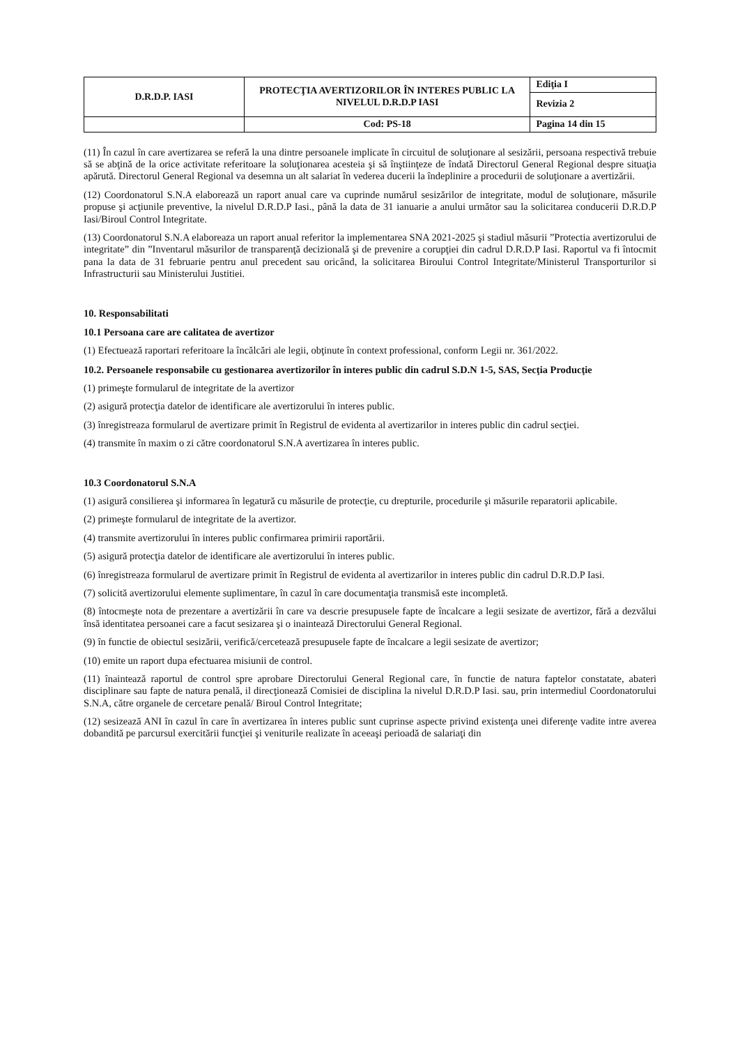| D.R.D.P. IASI | PROTECŢIA AVERTIZORILOR ÎN INTERES PUBLIC LA NIVELUL D.R.D.P IASI | Ediţia I |
| | | Revizia 2 |
| | Cod: PS-18 | Pagina 14 din 15 |
(11) În cazul în care avertizarea se referă la una dintre persoanele implicate în circuitul de soluţionare al sesizării, persoana respectivă trebuie să se abţină de la orice activitate referitoare la soluţionarea acesteia şi să înştiinţeze de îndată Directorul General Regional despre situaţia apărută. Directorul General Regional va desemna un alt salariat în vederea ducerii la îndeplinire a procedurii de soluţionare a avertizării.
(12) Coordonatorul S.N.A elaborează un raport anual care va cuprinde numărul sesizărilor de integritate, modul de soluţionare, măsurile propuse şi acţiunile preventive, la nivelul D.R.D.P Iasi., până la data de 31 ianuarie a anului următor sau la solicitarea conducerii D.R.D.P Iasi/Biroul Control Integritate.
(13) Coordonatorul S.N.A elaboreaza un raport anual referitor la implementarea SNA 2021-2025 şi stadiul măsurii ”Protectia avertizorului de integritate” din ”Inventarul măsurilor de transparenţă decizională şi de prevenire a corupţiei din cadrul D.R.D.P Iasi. Raportul va fi întocmit pana la data de 31 februarie pentru anul precedent sau oricând, la solicitarea Biroului Control Integritate/Ministerul Transporturilor si Infrastructurii sau Ministerului Justitiei.
10. Responsabilitati
10.1 Persoana care are calitatea de avertizor
(1) Efectuează raportari referitoare la încălcări ale legii, obţinute în context professional, conform Legii nr. 361/2022.
10.2. Persoanele responsabile cu gestionarea avertizorilor în interes public din cadrul S.D.N 1-5, SAS, Secţia Producţie
(1) primeşte formularul de integritate de la avertizor
(2) asigură protecţia datelor de identificare ale avertizorului în interes public.
(3) înregistreaza formularul de avertizare primit în Registrul de evidenta al avertizarilor in interes public din cadrul secţiei.
(4) transmite în maxim o zi către coordonatorul S.N.A avertizarea în interes public.
10.3 Coordonatorul S.N.A
(1) asigură consilierea şi informarea în legatură cu măsurile de protecţie, cu drepturile, procedurile şi măsurile reparatorii aplicabile.
(2) primeşte formularul de integritate de la avertizor.
(4) transmite avertizorului în interes public confirmarea primirii raportării.
(5) asigură protecţia datelor de identificare ale avertizorului în interes public.
(6) înregistreaza formularul de avertizare primit în Registrul de evidenta al avertizarilor in interes public din cadrul D.R.D.P Iasi.
(7) solicită avertizorului elemente suplimentare, în cazul în care documentaţia transmisă este incompletă.
(8) întocmeşte nota de prezentare a avertizării în care va descrie presupusele fapte de încalcare a legii sesizate de avertizor, fără a dezvălui însă identitatea persoanei care a facut sesizarea şi o inaintează Directorului General Regional.
(9) în functie de obiectul sesizării, verifică/cercetează presupusele fapte de încalcare a legii sesizate de avertizor;
(10) emite un raport dupa efectuarea misiunii de control.
(11) înaintează raportul de control spre aprobare Directorului General Regional care, în functie de natura faptelor constatate, abateri disciplinare sau fapte de natura penală, il direcţionează Comisiei de disciplina la nivelul D.R.D.P Iasi. sau, prin intermediul Coordonatorului S.N.A, către organele de cercetare penală/ Biroul Control Integritate;
(12) sesizează ANI în cazul în care în avertizarea în interes public sunt cuprinse aspecte privind existenţa unei diferenţe vadite intre averea dobandită pe parcursul exercitării funcţiei şi veniturile realizate în aceeaşi perioadă de salariaţi din